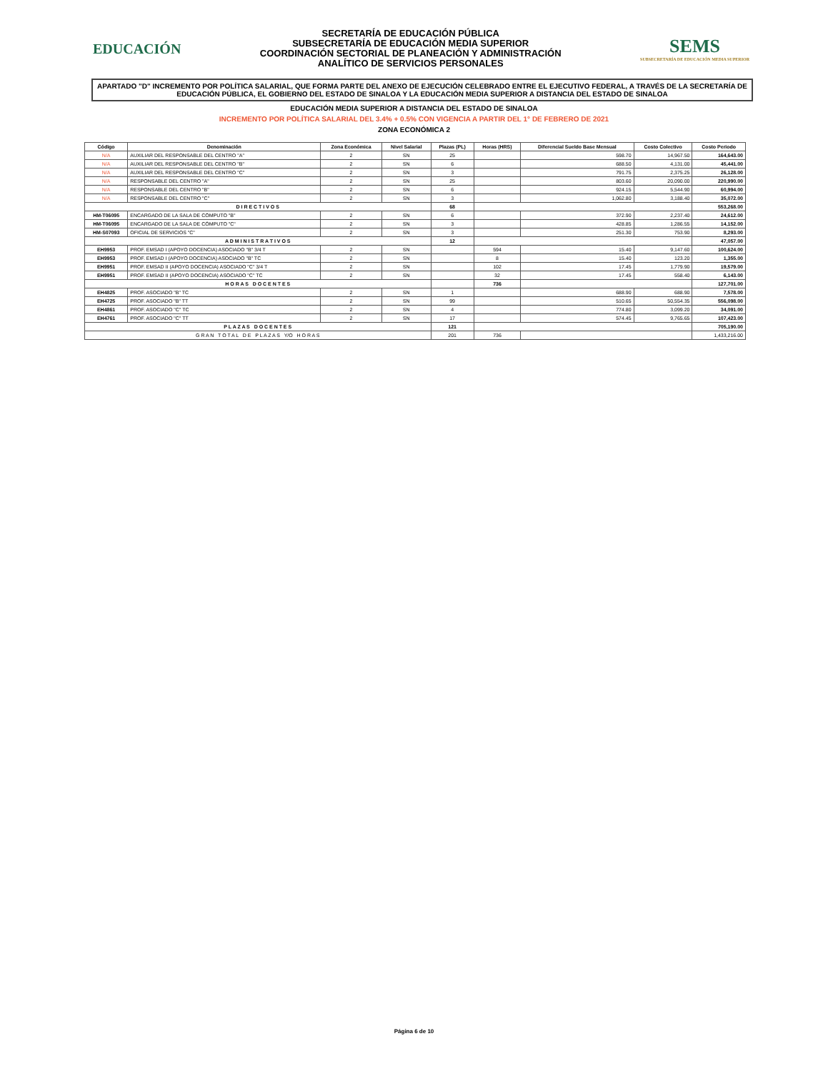EDUCACIÓN
SECRETARÍA DE EDUCACIÓN PÚBLICA
SUBSECRETARÍA DE EDUCACIÓN MEDIA SUPERIOR
COORDINACIÓN SECTORIAL DE PLANEACIÓN Y ADMINISTRACIÓN
ANALÍTICO DE SERVICIOS PERSONALES
SEMS
SUBSECRETARÍA DE EDUCACIÓN MEDIA SUPERIOR
APARTADO "D" INCREMENTO POR POLÍTICA SALARIAL, QUE FORMA PARTE DEL ANEXO DE EJECUCIÓN CELEBRADO ENTRE EL EJECUTIVO FEDERAL, A TRAVÉS DE LA SECRETARÍA DE EDUCACIÓN PÚBLICA, EL GOBIERNO DEL ESTADO DE SINALOA Y LA EDUCACIÓN MEDIA SUPERIOR A DISTANCIA DEL ESTADO DE SINALOA
EDUCACIÓN MEDIA SUPERIOR A DISTANCIA DEL ESTADO DE SINALOA
INCREMENTO POR POLÍTICA SALARIAL DEL 3.4% + 0.5% CON VIGENCIA A PARTIR DEL 1° DE FEBRERO DE 2021
ZONA ECONÓMICA 2
| Código | Denominación | Zona Económica | Nivel Salarial | Plazas (PL) | Horas (HRS) | Diferencial Sueldo Base Mensual | Costo Colectivo | Costo Periodo |
| --- | --- | --- | --- | --- | --- | --- | --- | --- |
| N/A | AUXILIAR DEL RESPONSABLE DEL CENTRO "A" | 2 | SN | 25 | | 598.70 | 14,967.50 | 164,643.00 |
| N/A | AUXILIAR DEL RESPONSABLE DEL CENTRO "B" | 2 | SN | 6 | | 688.50 | 4,131.00 | 45,441.00 |
| N/A | AUXILIAR DEL RESPONSABLE DEL CENTRO "C" | 2 | SN | 3 | | 791.75 | 2,375.25 | 26,128.00 |
| N/A | RESPONSABLE DEL CENTRO "A" | 2 | SN | 25 | | 803.60 | 20,090.00 | 220,990.00 |
| N/A | RESPONSABLE DEL CENTRO "B" | 2 | SN | 6 | | 924.15 | 5,544.90 | 60,994.00 |
| N/A | RESPONSABLE DEL CENTRO "C" | 2 | SN | 3 | | 1,062.80 | 3,188.40 | 35,072.00 |
| D I R E C T I V O S | | | | 68 | | | | 553,268.00 |
| HM-T06095 | ENCARGADO DE LA SALA DE CÓMPUTO "B" | 2 | SN | 6 | | 372.90 | 2,237.40 | 24,612.00 |
| HM-T06095 | ENCARGADO DE LA SALA DE CÓMPUTO "C" | 2 | SN | 3 | | 428.85 | 1,286.55 | 14,152.00 |
| HM-S07093 | OFICIAL DE SERVICIOS "C" | 2 | SN | 3 | | 251.30 | 753.90 | 8,293.00 |
| A D M I N I S T R A T I V O S | | | | 12 | | | | 47,057.00 |
| EH9953 | PROF. EMSAD I (APOYO DOCENCIA) ASOCIADO "B" 3/4 T | 2 | SN | | 594 | 15.40 | 9,147.60 | 100,624.00 |
| EH9953 | PROF. EMSAD I (APOYO DOCENCIA) ASOCIADO "B" TC | 2 | SN | | 8 | 15.40 | 123.20 | 1,355.00 |
| EH9951 | PROF. EMSAD II (APOYO DOCENCIA) ASOCIADO "C" 3/4 T | 2 | SN | | 102 | 17.45 | 1,779.90 | 19,579.00 |
| EH9951 | PROF. EMSAD II (APOYO DOCENCIA) ASOCIADO "C" TC | 2 | SN | | 32 | 17.45 | 558.40 | 6,143.00 |
| H O R A S D O C E N T E S | | | | | 736 | | | 127,701.00 |
| EH4825 | PROF. ASOCIADO "B" TC | 2 | SN | 1 | | 688.90 | 688.90 | 7,578.00 |
| EH4725 | PROF. ASOCIADO "B" TT | 2 | SN | 99 | | 510.65 | 50,554.35 | 556,098.00 |
| EH4861 | PROF. ASOCIADO "C" TC | 2 | SN | 4 | | 774.80 | 3,099.20 | 34,091.00 |
| EH4761 | PROF. ASOCIADO "C" TT | 2 | SN | 17 | | 574.45 | 9,765.65 | 107,423.00 |
| P L A Z A S D O C E N T E S | | | | 121 | | | | 705,190.00 |
| G R A N T O T A L D E P L A Z A S Y/O H O R A S | | | | 201 | 736 | | | 1,433,216.00 |
Página 6 de 10